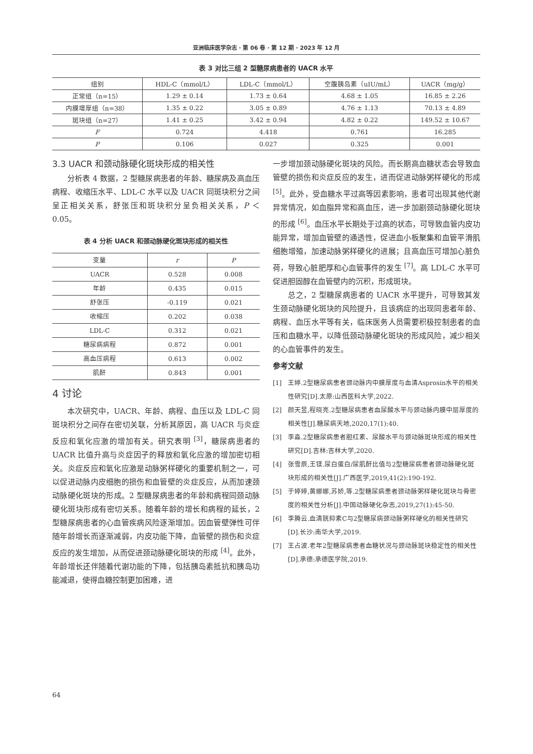亚洲临床医学杂志 · 第 06 卷 · 第 12 期 · 2023 年 12 月
表 3 对比三组 2 型糖尿病患者的 UACR 水平
| 组别 | HDL-C（mmol/L） | LDL-C（mmol/L） | 空腹胰岛素（uIU/mL） | UACR（mg/g） |
| --- | --- | --- | --- | --- |
| 正常组（n=15） | 1.29 ± 0.14 | 1.73 ± 0.64 | 4.68 ± 1.05 | 16.85 ± 2.26 |
| 内膜增厚组（n=38） | 1.35 ± 0.22 | 3.05 ± 0.89 | 4.76 ± 1.13 | 70.13 ± 4.89 |
| 斑块组（n=27） | 1.41 ± 0.25 | 3.42 ± 0.94 | 4.82 ± 0.22 | 149.52 ± 10.67 |
| F | 0.724 | 4.418 | 0.761 | 16.285 |
| P | 0.106 | 0.027 | 0.325 | 0.001 |
3.3 UACR 和颈动脉硬化斑块形成的相关性
分析表 4 数据，2 型糖尿病患者的年龄、糖尿病及高血压病程、收缩压水平、LDL-C 水平以及 UACR 同斑块积分之间呈正相关关系，舒张压和斑块积分呈负相关关系，P ＜ 0.05。
表 4 分析 UACR 和颈动脉硬化斑块形成的相关性
| 变量 | r | P |
| --- | --- | --- |
| UACR | 0.528 | 0.008 |
| 年龄 | 0.435 | 0.015 |
| 舒张压 | -0.119 | 0.021 |
| 收缩压 | 0.202 | 0.038 |
| LDL-C | 0.312 | 0.021 |
| 糖尿病病程 | 0.872 | 0.001 |
| 高血压病程 | 0.613 | 0.002 |
| 肌酐 | 0.843 | 0.001 |
4 讨论
本次研究中，UACR、年龄、病程、血压以及 LDL-C 同斑块积分之间存在密切关联，分析其原因，高 UACR 与炎症反应和氧化应激的增加有关。研究表明 <sup>[3]</sup>，糖尿病患者的 UACR 比值升高与炎症因子的释放和氧化应激的增加密切相关。炎症反应和氧化应激是动脉粥样硬化的重要机制之一，可以促进动脉内皮细胞的损伤和血管壁的炎症反应，从而加速颈动脉硬化斑块的形成。2 型糖尿病患者的年龄和病程同颈动脉硬化斑块形成有密切关系。随着年龄的增长和病程的延长，2 型糖尿病患者的心血管疾病风险逐渐增加。因血管壁弹性可伴随年龄增长而逐渐减弱，内皮功能下降，血管壁的损伤和炎症反应的发生增加，从而促进颈动脉硬化斑块的形成 <sup>[4]</sup>。此外，年龄增长还伴随着代谢功能的下降，包括胰岛素抵抗和胰岛功能减退，使得血糖控制更加困难，进
一步增加颈动脉硬化斑块的风险。而长期高血糖状态会导致血管壁的损伤和炎症反应的发生，进而促进动脉粥样硬化的形成 <sup>[5]</sup>。此外，受血糖水平过高等因素影响，患者可出现其他代谢异常情况，如血脂异常和高血压，进一步加剧颈动脉硬化斑块的形成 <sup>[6]</sup>。血压水平长期处于过高的状态，可导致血管内皮功能异常，增加血管壁的通透性，促进血小板聚集和血管平滑肌细胞增殖，加速动脉粥样硬化的进展；且高血压可增加心脏负荷，导致心脏肥厚和心血管事件的发生 <sup>[7]</sup>。高 LDL-C 水平可促进胆固醇在血管壁内的沉积，形成斑块。
总之，2 型糖尿病患者的 UACR 水平提升，可导致其发生颈动脉硬化斑块的风险提升，且该病症的出现同患者年龄、病程、血压水平等有关，临床医务人员需要积极控制患者的血压和血糖水平，以降低颈动脉硬化斑块的形成风险，减少相关的心血管事件的发生。
参考文献
[1] 王婷.2型糖尿病患者颈动脉内中膜厚度与血清Asprosin水平的相关性研究[D].太原:山西医科大学,2022.
[2] 颜天昱,程晓亮.2型糖尿病患者血尿酸水平与颈动脉内膜中层厚度的相关性[J].糖尿病天地,2020,17(1):40.
[3] 李淼.2型糖尿病患者胆红素、尿酸水平与颈动脉斑块形成的相关性研究[D].吉林:吉林大学,2020.
[4] 张雪辰,王镁.尿白蛋白/尿肌酐比值与2型糖尿病患者颈动脉硬化斑块形成的相关性[J].广西医学,2019,41(2):190-192.
[5] 于婷婷,黄娜娜,苏娇,等.2型糖尿病患者颈动脉粥样硬化斑块与骨密度的相关性分析[J].中国动脉硬化杂志,2019,27(1):45-50.
[6] 李腾云.血清胱抑素C与2型糖尿病颈动脉粥样硬化的相关性研究[D].长沙:南华大学,2019.
[7] 王占波.老年2型糖尿病患者血糖状况与颈动脉斑块稳定性的相关性[D].承德:承德医学院,2019.
64